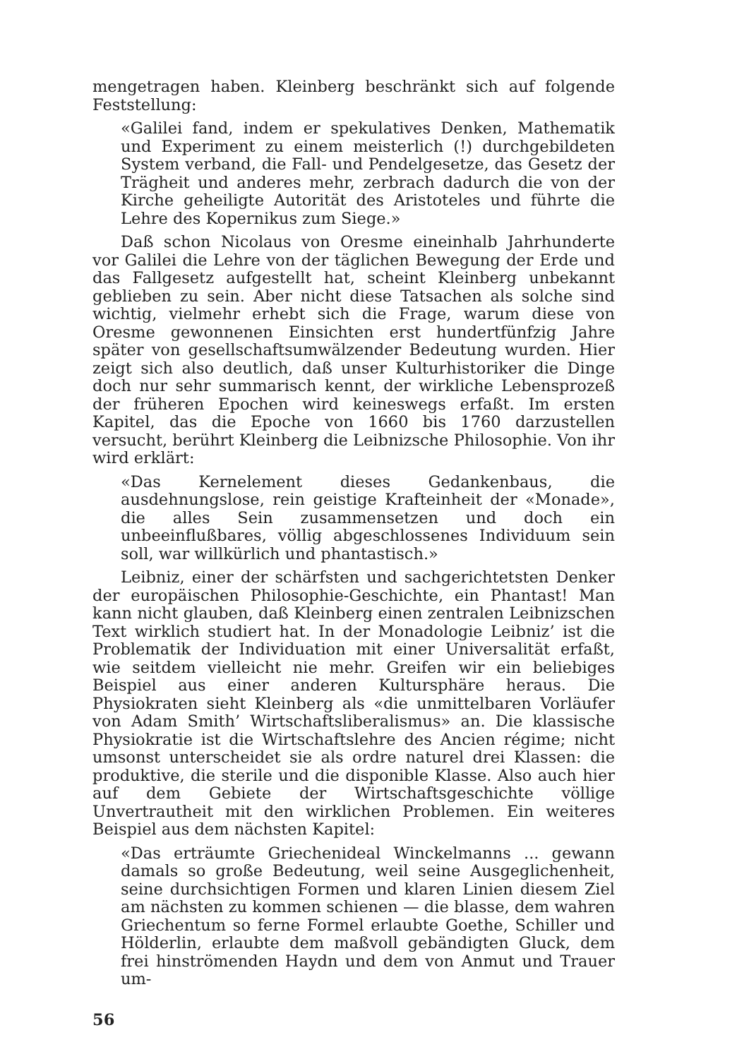mengetragen haben. Kleinberg beschränkt sich auf folgende Feststellung:
«Galilei fand, indem er spekulatives Denken, Mathematik und Experiment zu einem meisterlich (!) durchgebildeten System verband, die Fall- und Pendelgesetze, das Gesetz der Trägheit und anderes mehr, zerbrach dadurch die von der Kirche geheiligte Autorität des Aristoteles und führte die Lehre des Kopernikus zum Siege.»
Daß schon Nicolaus von Oresme eineinhalb Jahrhunderte vor Galilei die Lehre von der täglichen Bewegung der Erde und das Fallgesetz aufgestellt hat, scheint Kleinberg unbekannt geblieben zu sein. Aber nicht diese Tatsachen als solche sind wichtig, vielmehr erhebt sich die Frage, warum diese von Oresme gewonnenen Einsichten erst hundertfünfzig Jahre später von gesellschaftsumwälzender Bedeutung wurden. Hier zeigt sich also deutlich, daß unser Kulturhistoriker die Dinge doch nur sehr summarisch kennt, der wirkliche Lebensprozeß der früheren Epochen wird keineswegs erfaßt. Im ersten Kapitel, das die Epoche von 1660 bis 1760 darzustellen versucht, berührt Kleinberg die Leibnizsche Philosophie. Von ihr wird erklärt:
«Das Kernelement dieses Gedankenbaus, die ausdehnungslose, rein geistige Krafteinheit der «Monade», die alles Sein zusammensetzen und doch ein unbeeinflußbares, völlig abgeschlossenes Individuum sein soll, war willkürlich und phantastisch.»
Leibniz, einer der schärfsten und sachgerichtetsten Denker der europäischen Philosophie-Geschichte, ein Phantast! Man kann nicht glauben, daß Kleinberg einen zentralen Leibnizschen Text wirklich studiert hat. In der Monadologie Leibniz’ ist die Problematik der Individuation mit einer Universalität erfaßt, wie seitdem vielleicht nie mehr. Greifen wir ein beliebiges Beispiel aus einer anderen Kultursphäre heraus. Die Physiokraten sieht Kleinberg als «die unmittelbaren Vorläufer von Adam Smith’ Wirtschaftsliberalismus» an. Die klassische Physiokratie ist die Wirtschaftslehre des Ancien régime; nicht umsonst unterscheidet sie als ordre naturel drei Klassen: die produktive, die sterile und die disponible Klasse. Also auch hier auf dem Gebiete der Wirtschaftsgeschichte völlige Unvertrautheit mit den wirklichen Problemen. Ein weiteres Beispiel aus dem nächsten Kapitel:
«Das erträumte Griechenideal Winckelmanns ... gewann damals so große Bedeutung, weil seine Ausgeglichenheit, seine durchsichtigen Formen und klaren Linien diesem Ziel am nächsten zu kommen schienen — die blasse, dem wahren Griechentum so ferne Formel erlaubte Goethe, Schiller und Hölderlin, erlaubte dem maßvoll gebändigten Gluck, dem frei hinströmenden Haydn und dem von Anmut und Trauer um-
56